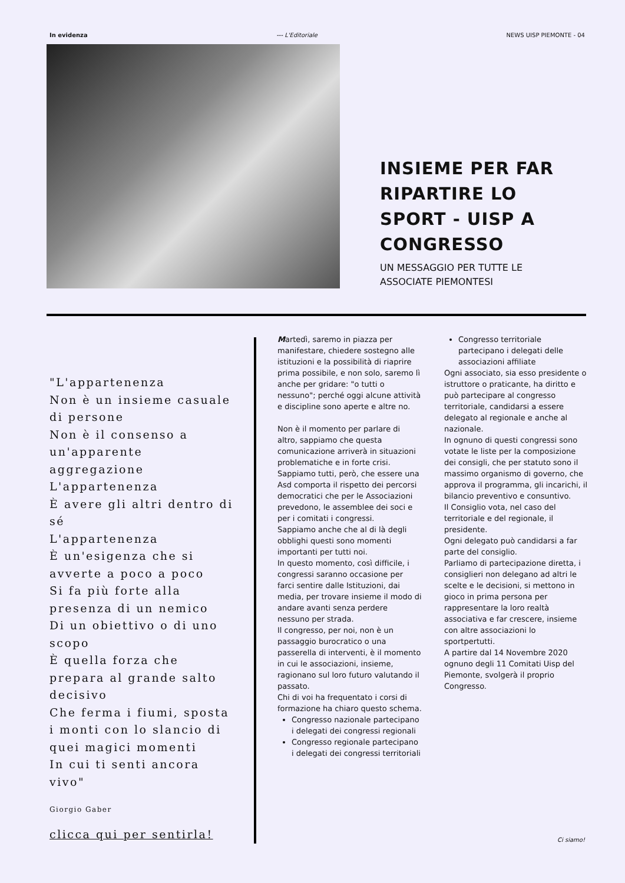In evidenza --- L'Editoriale NEWS UISP PIEMONTE - 04
INSIEME PER FAR RIPARTIRE LO SPORT - UISP A CONGRESSO
UN MESSAGGIO PER TUTTE LE ASSOCIATE PIEMONTESI
"L'appartenenza
Non è un insieme casuale di persone
Non è il consenso a un'apparente aggregazione
L'appartenenza
È avere gli altri dentro di sé
L'appartenenza
È un'esigenza che si avverte a poco a poco
Si fa più forte alla presenza di un nemico
Di un obiettivo o di uno scopo
È quella forza che prepara al grande salto decisivo
Che ferma i fiumi, sposta i monti con lo slancio di quei magici momenti
In cui ti senti ancora vivo"
Giorgio Gaber
clicca qui per sentirla!
Martedì, saremo in piazza per manifestare, chiedere sostegno alle istituzioni e la possibilità di riaprire prima possibile, e non solo, saremo lì anche per gridare: "o tutti o nessuno"; perché oggi alcune attività e discipline sono aperte e altre no.
Non è il momento per parlare di altro, sappiamo che questa comunicazione arriverà in situazioni problematiche e in forte crisi.
Sappiamo tutti, però, che essere una Asd comporta il rispetto dei percorsi democratici che per le Associazioni prevedono, le assemblee dei soci e per i comitati i congressi.
Sappiamo anche che al di là degli obblighi questi sono momenti importanti per tutti noi.
In questo momento, così difficile, i congressi saranno occasione per farci sentire dalle Istituzioni, dai media, per trovare insieme il modo di andare avanti senza perdere nessuno per strada.
Il congresso, per noi, non è un passaggio burocratico o una passerella di interventi, è il momento in cui le associazioni, insieme, ragionano sul loro futuro valutando il passato.
Chi di voi ha frequentato i corsi di formazione ha chiaro questo schema.
Congresso nazionale partecipano i delegati dei congressi regionali
Congresso regionale partecipano i delegati dei congressi territoriali
Congresso territoriale partecipano i delegati delle associazioni affiliate
Ogni associato, sia esso presidente o istruttore o praticante, ha diritto e può partecipare al congresso territoriale, candidarsi a essere delegato al regionale e anche al nazionale.
In ognuno di questi congressi sono votate le liste per la composizione dei consigli, che per statuto sono il massimo organismo di governo, che approva il programma, gli incarichi, il bilancio preventivo e consuntivo.
Il Consiglio vota, nel caso del territoriale e del regionale, il presidente.
Ogni delegato può candidarsi a far parte del consiglio.
Parliamo di partecipazione diretta, i consiglieri non delegano ad altri le scelte e le decisioni, si mettono in gioco in prima persona per rappresentare la loro realtà associativa e far crescere, insieme con altre associazioni lo sportpertutti.
A partire dal 14 Novembre 2020 ognuno degli 11 Comitati Uisp del Piemonte, svolgerà il proprio Congresso.
Ci siamo!